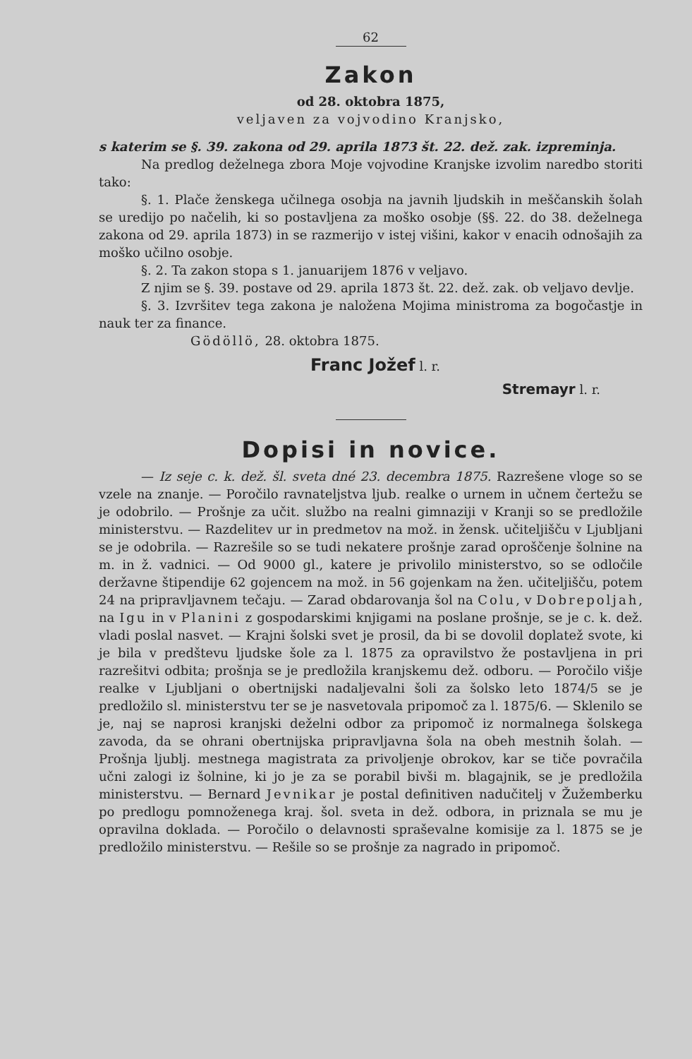62
Zakon
od 28. oktobra 1875,
veljaven za vojvodino Kranjsko,
s katerim se §. 39. zakona od 29. aprila 1873 št. 22. dež. zak. izpreminja.
Na predlog deželnega zbora Moje vojvodine Kranjske izvolim naredbo storiti tako:
§. 1. Plače ženskega učilnega osobja na javnih ljudskih in meščanskih šolah se uredijo po načelih, ki so postavljena za moško osobje (§§. 22. do 38. deželnega zakona od 29. aprila 1873) in se razmerijo v istej višini, kakor v enacih odnošajih za moško učilno osobje.
§. 2. Ta zakon stopa s 1. januarijem 1876 v veljavo.
Z njim se §. 39. postave od 29. aprila 1873 št. 22. dež. zak. ob veljavo devlje.
§. 3. Izvršitev tega zakona je naložena Mojima ministroma za bogočastje in nauk ter za finance.
Gödöllö, 28. oktobra 1875.
Franc Jožef l. r.
Stremayr l. r.
Dopisi in novice.
— Iz seje c. k. dež. šl. sveta dné 23. decembra 1875. Razrešene vloge so se vzele na znanje. — Poročilo ravnateljstva ljub. realke o urnem in učnem čertežu se je odobrilo. — Prošnje za učit. službo na realni gimnaziji v Kranji so se predložile ministerstvu. — Razdelitev ur in predmetov na mož. in žensk. učiteljišču v Ljubljani se je odobrila. — Razrešile so se tudi nekatere prošnje zarad oproščenje šolnine na m. in ž. vadnici. — Od 9000 gl., katere je privolilo ministerstvo, so se odločile deržavne štipendije 62 gojencem na mož. in 56 gojenkam na žen. učiteljišču, potem 24 na pripravljavnem tečaju. — Zarad obdarovanja šol na Colu, v Dobrepoljah, na Igu in v Planini z gospodarskimi knjigami na poslane prošnje, se je c. k. dež. vladi poslal nasvet. — Krajni šolski svet je prosil, da bi se dovolil doplatež svote, ki je bila v predštevu ljudske šole za l. 1875 za opravilstvo že postavljena in pri razrešitvi odbita; prošnja se je predložila kranjskemu dež. odboru. — Poročilo višje realke v Ljubljani o obertnijski nadaljevalni šoli za šolsko leto 1874/5 se je predložilo sl. ministerstvu ter se je nasvetovala pripomoč za l. 1875/6. — Sklenilo se je, naj se naprosi kranjski deželni odbor za pripomoč iz normalnega šolskega zavoda, da se ohrani obertnijska pripravljavna šola na obeh mestnih šolah. — Prošnja ljublj. mestnega magistrata za privoljenje obrokov, kar se tiče povračila učni zalogi iz šolnine, ki jo je za se porabil bivši m. blagajnik, se je predložila ministerstvu. — Bernard Jevnikar je postal definitiven nadučitelj v Žužemberku po predlogu pomnoženega kraj. šol. sveta in dež. odbora, in priznala se mu je opravilna doklada. — Poročilo o delavnosti spraševalne komisije za l. 1875 se je predložilo ministerstvu. — Rešile so se prošnje za nagrado in pripomoč.